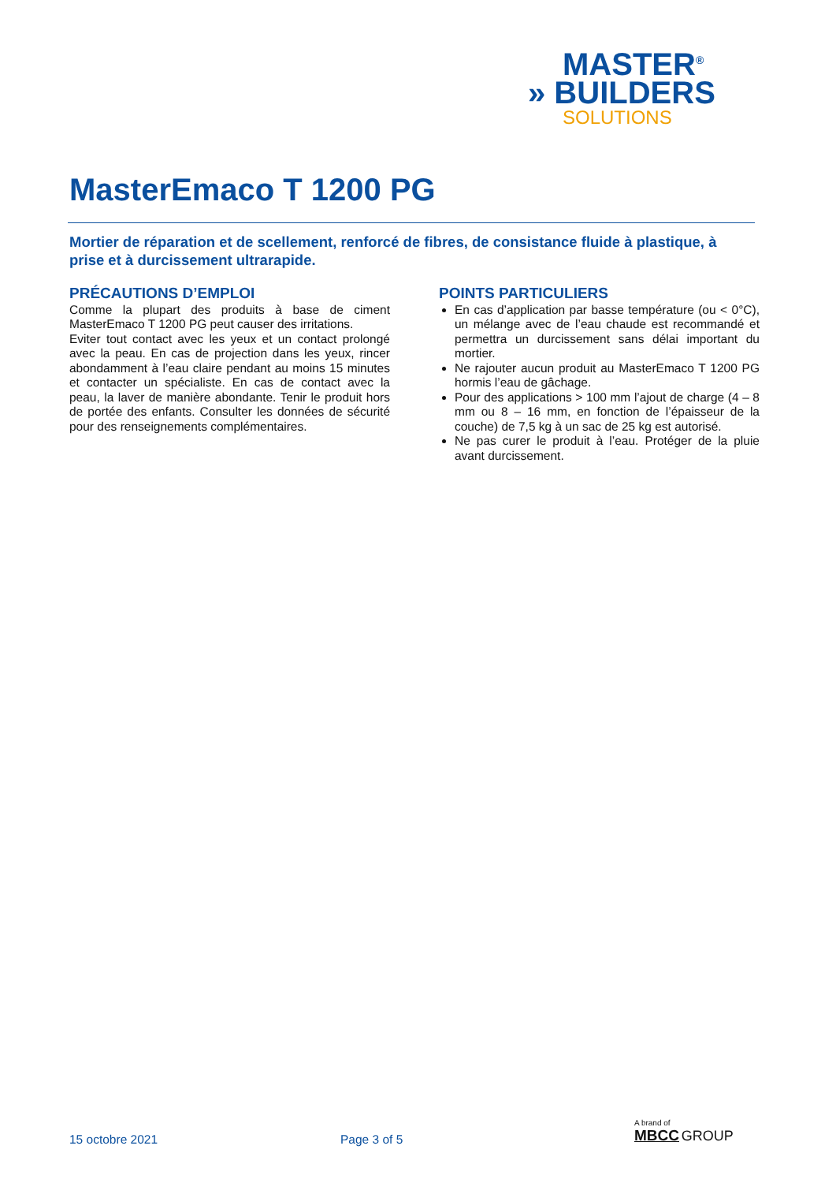MASTER<sup>®</sup>
» BUILDERS
SOLUTIONS
MasterEmaco T 1200 PG
Mortier de réparation et de scellement, renforcé de fibres, de consistance fluide à plastique, à prise et à durcissement ultrarapide.
PRÉCAUTIONS D’EMPLOI
Comme la plupart des produits à base de ciment MasterEmaco T 1200 PG peut causer des irritations.
Eviter tout contact avec les yeux et un contact prolongé avec la peau. En cas de projection dans les yeux, rincer abondamment à l’eau claire pendant au moins 15 minutes et contacter un spécialiste. En cas de contact avec la peau, la laver de manière abondante. Tenir le produit hors de portée des enfants. Consulter les données de sécurité pour des renseignements complémentaires.
POINTS PARTICULIERS
En cas d’application par basse température (ou < 0°C), un mélange avec de l’eau chaude est recommandé et permettra un durcissement sans délai important du mortier.
Ne rajouter aucun produit au MasterEmaco T 1200 PG hormis l’eau de gâchage.
Pour des applications > 100 mm l’ajout de charge (4 – 8 mm ou 8 – 16 mm, en fonction de l’épaisseur de la couche) de 7,5 kg à un sac de 25 kg est autorisé.
Ne pas curer le produit à l’eau. Protéger de la pluie avant durcissement.
15 octobre 2021 Page 3 of 5
A brand of
MBCC GROUP